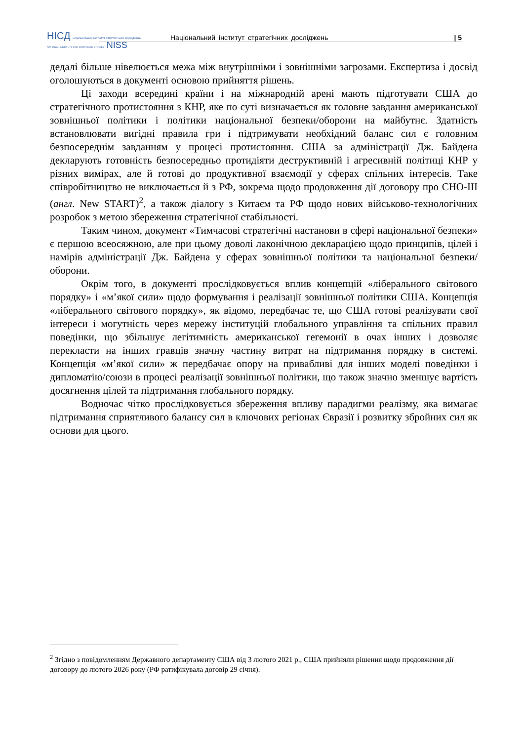НІСД НАЦІОНАЛЬНИЙ ІНСТИТУТ СТРАТЕГІЧНИХ ДОСЛІДЖЕНЬ
NATIONAL INSTITUTE FOR STRATEGIC STUDIES NISS
Національний інститут стратегічних досліджень
| 5
дедалі більше нівелюється межа між внутрішніми і зовнішніми загрозами. Експертиза і досвід оголошуються в документі основою прийняття рішень.
Ці заходи всередині країни і на міжнародній арені мають підготувати США до стратегічного протистояння з КНР, яке по суті визначається як головне завдання американської зовнішньої політики і політики національної безпеки/оборони на майбутнє. Здатність встановлювати вигідні правила гри і підтримувати необхідний баланс сил є головним безпосереднім завданням у процесі протистояння. США за адміністрації Дж. Байдена декларують готовність безпосередньо протидіяти деструктивній і агресивній політиці КНР у різних вимірах, але й готові до продуктивної взаємодії у сферах спільних інтересів. Таке співробітництво не виключається й з РФ, зокрема щодо продовження дії договору про СНО-III (англ. New START)<sup>2</sup>, а також діалогу з Китаєм та РФ щодо нових військово-технологічних розробок з метою збереження стратегічної стабільності.
Таким чином, документ «Тимчасові стратегічні настанови в сфері національної безпеки» є першою всеосяжною, але при цьому доволі лаконічною декларацією щодо принципів, цілей і намірів адміністрації Дж. Байдена у сферах зовнішньої політики та національної безпеки/оборони.
Окрім того, в документі прослідковується вплив концепцій «ліберального світового порядку» і «м’якої сили» щодо формування і реалізації зовнішньої політики США. Концепція «ліберального світового порядку», як відомо, передбачає те, що США готові реалізувати свої інтереси і могутність через мережу інституцій глобального управління та спільних правил поведінки, що збільшує легітимність американської гегемонії в очах інших і дозволяє перекласти на інших гравців значну частину витрат на підтримання порядку в системі. Концепція «м’якої сили» ж передбачає опору на привабливі для інших моделі поведінки і дипломатію/союзи в процесі реалізації зовнішньої політики, що також значно зменшує вартість досягнення цілей та підтримання глобального порядку.
Водночас чітко прослідковується збереження впливу парадигми реалізму, яка вимагає підтримання сприятливого балансу сил в ключових регіонах Євразії і розвитку збройних сил як основи для цього.
<sup>2</sup> Згідно з повідомленням Державного департаменту США від 3 лютого 2021 р., США прийняли рішення щодо продовження дії договору до лютого 2026 року (РФ ратифікувала договір 29 січня).